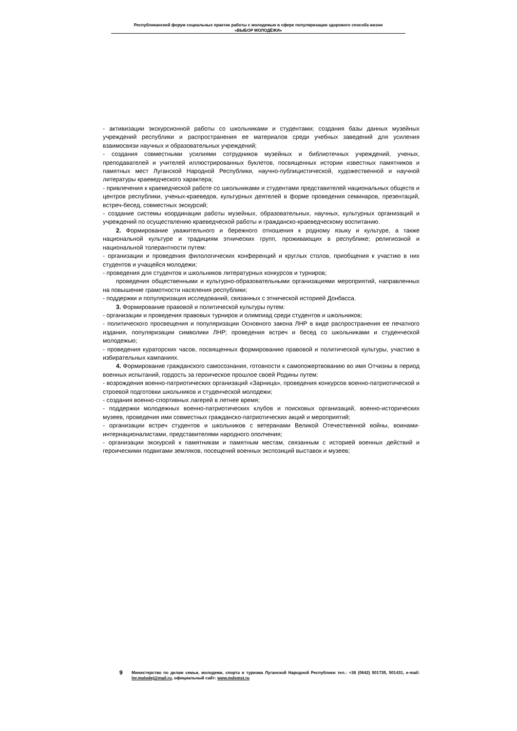Республиканский форум социальных практик работы с молодежью в сфере популяризации здорового способа жизни
«ВЫБОР МОЛОДЁЖИ»
- активизации экскурсионной работы со школьниками и студентами; создания базы данных музейных учреждений республики и распространения ее материалов среди учебных заведений для усиления взаимосвязи научных и образовательных учреждений;
- создания совместными усилиями сотрудников музейных и библиотечных учреждений, ученых, преподавателей и учителей иллюстрированных буклетов, посвященных истории известных памятников и памятных мест Луганской Народной Республики, научно-публицистической, художественной и научной литературы краеведческого характера;
- привлечения к краеведческой работе со школьниками и студентами представителей национальных обществ и центров республики, ученых-краеведов, культурных деятелей в форме проведения семинаров, презентаций, встреч-бесед, совместных экскурсий;
- создание системы координации работы музейных, образовательных, научных, культурных организаций и учреждений по осуществлению краеведческой работы и гражданско-краеведческому воспитанию.
2. Формирование уважительного и бережного отношения к родному языку и культуре, а также национальной культуре и традициям этнических групп, проживающих в республике; религиозной и национальной толерантности путем:
- организации и проведения филологических конференций и круглых столов, приобщения к участию в них студентов и учащейся молодежи;
- проведения для студентов и школьников литературных конкурсов и турниров;
проведения общественными и культурно-образовательными организациями мероприятий, направленных на повышение грамотности населения республики;
- поддержки и популяризация исследований, связанных с этнической историей Донбасса.
3. Формирование правовой и политической культуры путем:
- организации и проведения правовых турниров и олимпиад среди студентов и школьников;
- политического просвещения и популяризации Основного закона ЛНР в виде распространения ее печатного издания, популяризации символики ЛНР; проведения встреч и бесед со школьниками и студенческой молодежью;
- проведения кураторских часов, посвященных формированию правовой и политической культуры, участию в избирательных кампаниях.
4. Формирование гражданского самосознания, готовности к самопожертвованию во имя Отчизны в период военных испытаний, гордость за героическое прошлое своей Родины путем:
- возрождения военно-патриотических организаций «Зарница», проведения конкурсов военно-патриотической и строевой подготовки школьников и студенческой молодежи;
- создания военно-спортивных лагерей в летнее время;
- поддержки молодежных военно-патриотических клубов и поисковых организаций, военно-исторических музеев, проведения ими совместных гражданско-патриотических акций и мероприятий;
- организации встреч студентов и школьников с ветеранами Великой Отечественной войны, воинами-интернационалистами, представителями народного ополчения;
- организации экскурсий к памятникам и памятным местам, связанным с историей военных действий и героическими подвигами земляков, посещений военных экспозиций выставок и музеев;
9
Министерство по делам семьи, молодежи, спорта и туризма Луганской Народной Республики тел.: +38 (0642) 501735, 501431, e-mail: lnr.molodej@mail.ru, официальный сайт: www.mdsmst.ru